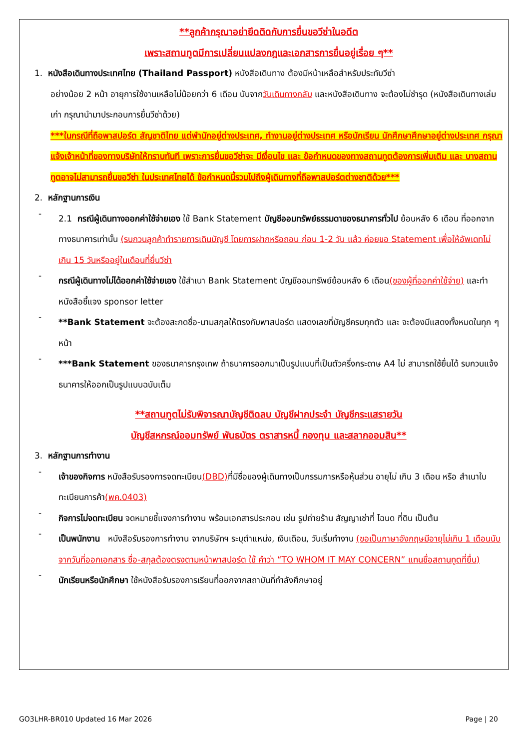**ลูกค้ากรุณาอย่ายึดติดกับการยื่นขอวีซ่าในอดีต
เพราะสถานทูตมีการเปลี่ยนแปลงกฎและเอกสารการยื่นอยู่เรื่อย ๆ**
1. หนังสือเดินทางประเทศไทย (Thailand Passport) หนังสือเดินทาง ต้องมีหน้าเหลือสำหรับประทับวีซ่า
อย่างน้อย 2 หน้า อายุการใช้งานเหลือไม่น้อยกว่า 6 เดือน นับจากวันเดินทางกลับ และหนังสือเดินทาง จะต้องไม่ชำรุด (หนังสือเดินทางเล่มเก่า กรุณานำมาประกอบการยื่นวีซ่าด้วย)
***ในกรณีที่ถือพาสปอร์ต สัญชาติไทย แต่พำนักอยู่ต่างประเทศ, ทำงานอยู่ต่างประเทศ หรือนักเรียน นักศึกษาศึกษาอยู่ต่างประเทศ กรุณาแจ้งเจ้าหน้าที่ของทางบริษัทให้ทราบทันที เพราะการยื่นขอวีซ่าจะ มีเงื่อนไข และ ข้อกำหนดของทางสถานทูตต้องการเพิ่มเติม และ บางสถานทูตอาจไม่สามารถยื่นขอวีซ่า ในประเทศไทยได้ ข้อกำหนดนี้รวมไปถึงผู้เดินทางที่ถือพาสปอร์ตต่างชาติด้วย***
2. หลักฐานการเงิน
-
2.1 กรณีผู้เดินทางออกค่าใช้จ่ายเอง ใช้ Bank Statement บัญชีออมทรัพย์ธรรมดาของธนาคารทั่วไป ย้อนหลัง 6 เดือน ที่ออกจากทางธนาคารเท่านั้น (รบกวนลูกค้าทำรายการเดินบัญชี โดยการฝากหรือถอน ก่อน 1-2 วัน แล้ว ค่อยขอ Statement เพื่อให้อัพเดทไม่เกิน 15 วันหรืออยู่ในเดือนที่ยื่นวีซ่า
-
กรณีผู้เดินทางไม่ได้ออกค่าใช้จ่ายเอง ใช้สำเนา Bank Statement บัญชีออมทรัพย์ย้อนหลัง 6 เดือน(ของผู้ที่ออกค่าใช้จ่าย) และทำหนังสือชี้แจง sponsor letter
-
**Bank Statement จะต้องสะกดชื่อ-นามสกุลให้ตรงกับพาสปอร์ต แสดงเลขที่บัญชีครบทุกตัว และ จะต้องมีแสดงทั้งหมดในทุก ๆ หน้า
-
***Bank Statement ของธนาคารกรุงเทพ ถ้าธนาคารออกมาเป็นรูปแบบที่เป็นตัวครึ่งกระดาษ A4 ไม่ สามารถใช้ยื่นได้ รบกวนแจ้งธนาคารให้ออกเป็นรูปแบบฉบับเต็ม
**สถานทูตไม่รับพิจารณาบัญชีติดลบ บัญชีฝากประจำ บัญชีกระแสรายวัน
บัญชีสหกรณ์ออมทรัพย์ พันธบัตร ตราสารหนี้ กองทุน และสลากออมสิน**
3. หลักฐานการทำงาน
-
เจ้าของกิจการ หนังสือรับรองการจดทะเบียน(DBD) ที่มีชื่อของผู้เดินทางเป็นกรรมการหรือหุ้นส่วน อายุไม่ เกิน 3 เดือน หรือ สำเนาใบทะเบียนการค้า(พค.0403)
-
กิจการไม่จดทะเบียน จดหมายชี้แจงการทำงาน พร้อมเอกสารประกอบ เช่น รูปถ่ายร้าน สัญญาเช่าที่ โฉนด ที่ดิน เป็นต้น
-
เป็นพนักงาน หนังสือรับรองการทำงาน จากบริษัทฯ ระบุตำแหน่ง, เงินเดือน, วันเริ่มทำงาน (ขอเป็นภาษาอังกฤษมีอายุไม่เกิน 1 เดือนนับจากวันที่ออกเอกสาร ชื่อ-สกุลต้องตรงตามหน้าพาสปอร์ต ใช้ คำว่า “TO WHOM IT MAY CONCERN” แทนชื่อสถานทูตที่ยื่น)
-
นักเรียนหรือนักศึกษา ใช้หนังสือรับรองการเรียนที่ออกจากสถาบันที่กำลังศึกษาอยู่
GO3LHR-BR010 Updated 16 Mar 2026 Page | 20